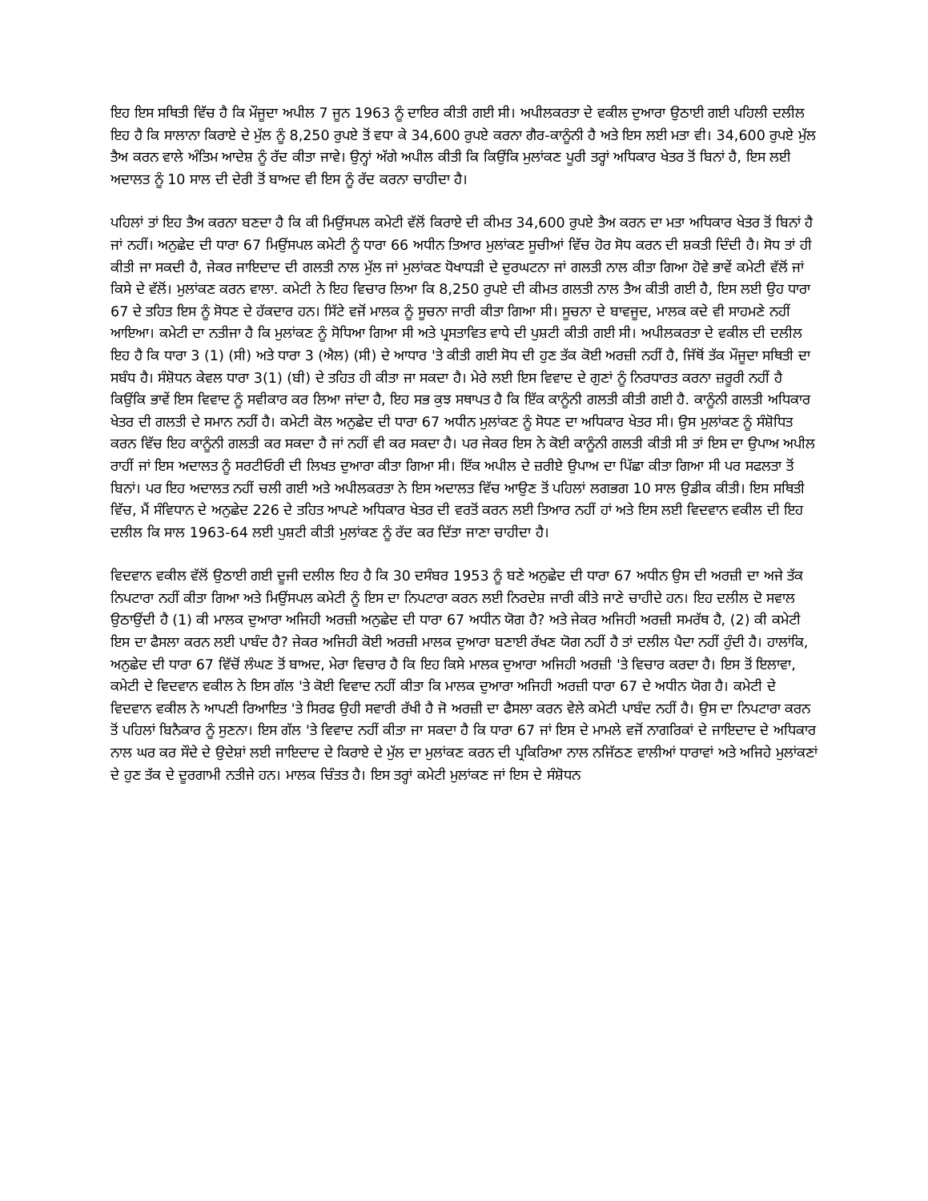ਇਹ ਇਸ ਸਥਿਤੀ ਵਿੱਚ ਹੈ ਕਿ ਮੌਜੂਦਾ ਅਪੀਲ 7 ਜੂਨ 1963 ਨੂੰ ਦਾਇਰ ਕੀਤੀ ਗਈ ਸੀ। ਅਪੀਲਕਰਤਾ ਦੇ ਵਕੀਲ ਦੁਆਰਾ ਉਠਾਈ ਗਈ ਪਹਿਲੀ ਦਲੀਲ ਇਹ ਹੈ ਕਿ ਸਾਲਾਨਾ ਕਿਰਾਏ ਦੇ ਮੁੱਲ ਨੂੰ 8,250 ਰੁਪਏ ਤੋਂ ਵਧਾ ਕੇ 34,600 ਰੁਪਏ ਕਰਨਾ ਗੈਰ-ਕਾਨੂੰਨੀ ਹੈ ਅਤੇ ਇਸ ਲਈ ਮਤਾ ਵੀ। 34,600 ਰੁਪਏ ਮੁੱਲ ਤੈਅ ਕਰਨ ਵਾਲੇ ਅੰਤਿਮ ਆਦੇਸ਼ ਨੂੰ ਰੱਦ ਕੀਤਾ ਜਾਵੇ। ਉਨ੍ਹਾਂ ਅੱਗੇ ਅਪੀਲ ਕੀਤੀ ਕਿ ਕਿਉਂਕਿ ਮੁਲਾਂਕਣ ਪੂਰੀ ਤਰ੍ਹਾਂ ਅਧਿਕਾਰ ਖੇਤਰ ਤੋਂ ਬਿਨਾਂ ਹੈ, ਇਸ ਲਈ ਅਦਾਲਤ ਨੂੰ 10 ਸਾਲ ਦੀ ਦੇਰੀ ਤੋਂ ਬਾਅਦ ਵੀ ਇਸ ਨੂੰ ਰੱਦ ਕਰਨਾ ਚਾਹੀਦਾ ਹੈ।
ਪਹਿਲਾਂ ਤਾਂ ਇਹ ਤੈਅ ਕਰਨਾ ਬਣਦਾ ਹੈ ਕਿ ਕੀ ਮਿਉਂਸਪਲ ਕਮੇਟੀ ਵੱਲੋਂ ਕਿਰਾਏ ਦੀ ਕੀਮਤ 34,600 ਰੁਪਏ ਤੈਅ ਕਰਨ ਦਾ ਮਤਾ ਅਧਿਕਾਰ ਖੇਤਰ ਤੋਂ ਬਿਨਾਂ ਹੈ ਜਾਂ ਨਹੀਂ। ਅਨੁਛੇਦ ਦੀ ਧਾਰਾ 67 ਮਿਉਂਸਪਲ ਕਮੇਟੀ ਨੂੰ ਧਾਰਾ 66 ਅਧੀਨ ਤਿਆਰ ਮੁਲਾਂਕਣ ਸੂਚੀਆਂ ਵਿੱਚ ਹੋਰ ਸੋਧ ਕਰਨ ਦੀ ਸ਼ਕਤੀ ਦਿੰਦੀ ਹੈ। ਸੋਧ ਤਾਂ ਹੀ ਕੀਤੀ ਜਾ ਸਕਦੀ ਹੈ, ਜੇਕਰ ਜਾਇਦਾਦ ਦੀ ਗਲਤੀ ਨਾਲ ਮੁੱਲ ਜਾਂ ਮੁਲਾਂਕਣ ਧੋਖਾਧੜੀ ਦੇ ਦੁਰਘਟਨਾ ਜਾਂ ਗਲਤੀ ਨਾਲ ਕੀਤਾ ਗਿਆ ਹੋਵੇ ਭਾਵੇਂ ਕਮੇਟੀ ਵੱਲੋਂ ਜਾਂ ਕਿਸੇ ਦੇ ਵੱਲੋਂ। ਮੁਲਾਂਕਣ ਕਰਨ ਵਾਲਾ. ਕਮੇਟੀ ਨੇ ਇਹ ਵਿਚਾਰ ਲਿਆ ਕਿ 8,250 ਰੁਪਏ ਦੀ ਕੀਮਤ ਗਲਤੀ ਨਾਲ ਤੈਅ ਕੀਤੀ ਗਈ ਹੈ, ਇਸ ਲਈ ਉਹ ਧਾਰਾ 67 ਦੇ ਤਹਿਤ ਇਸ ਨੂੰ ਸੋਧਣ ਦੇ ਹੱਕਦਾਰ ਹਨ। ਸਿੱਟੇ ਵਜੋਂ ਮਾਲਕ ਨੂੰ ਸੂਚਨਾ ਜਾਰੀ ਕੀਤਾ ਗਿਆ ਸੀ। ਸੂਚਨਾ ਦੇ ਬਾਵਜੂਦ, ਮਾਲਕ ਕਦੇ ਵੀ ਸਾਹਮਣੇ ਨਹੀਂ ਆਇਆ। ਕਮੇਟੀ ਦਾ ਨਤੀਜਾ ਹੈ ਕਿ ਮੁਲਾਂਕਣ ਨੂੰ ਸੋਧਿਆ ਗਿਆ ਸੀ ਅਤੇ ਪ੍ਰਸਤਾਵਿਤ ਵਾਧੇ ਦੀ ਪੁਸ਼ਟੀ ਕੀਤੀ ਗਈ ਸੀ। ਅਪੀਲਕਰਤਾ ਦੇ ਵਕੀਲ ਦੀ ਦਲੀਲ ਇਹ ਹੈ ਕਿ ਧਾਰਾ 3 (1) (ਸੀ) ਅਤੇ ਧਾਰਾ 3 (ਐਲ) (ਸੀ) ਦੇ ਆਧਾਰ 'ਤੇ ਕੀਤੀ ਗਈ ਸੋਧ ਦੀ ਹੁਣ ਤੱਕ ਕੋਈ ਅਰਜ਼ੀ ਨਹੀਂ ਹੈ, ਜਿੱਥੋਂ ਤੱਕ ਮੌਜੂਦਾ ਸਥਿਤੀ ਦਾ ਸਬੰਧ ਹੈ। ਸੰਸ਼ੋਧਨ ਕੇਵਲ ਧਾਰਾ 3(1) (ਬੀ) ਦੇ ਤਹਿਤ ਹੀ ਕੀਤਾ ਜਾ ਸਕਦਾ ਹੈ। ਮੇਰੇ ਲਈ ਇਸ ਵਿਵਾਦ ਦੇ ਗੁਣਾਂ ਨੂੰ ਨਿਰਧਾਰਤ ਕਰਨਾ ਜ਼ਰੂਰੀ ਨਹੀਂ ਹੈ ਕਿਉਂਕਿ ਭਾਵੇਂ ਇਸ ਵਿਵਾਦ ਨੂੰ ਸਵੀਕਾਰ ਕਰ ਲਿਆ ਜਾਂਦਾ ਹੈ, ਇਹ ਸਭ ਕੁਝ ਸਥਾਪਤ ਹੈ ਕਿ ਇੱਕ ਕਾਨੂੰਨੀ ਗਲਤੀ ਕੀਤੀ ਗਈ ਹੈ. ਕਾਨੂੰਨੀ ਗਲਤੀ ਅਧਿਕਾਰ ਖੇਤਰ ਦੀ ਗਲਤੀ ਦੇ ਸਮਾਨ ਨਹੀਂ ਹੈ। ਕਮੇਟੀ ਕੋਲ ਅਨੁਛੇਦ ਦੀ ਧਾਰਾ 67 ਅਧੀਨ ਮੁਲਾਂਕਣ ਨੂੰ ਸੋਧਣ ਦਾ ਅਧਿਕਾਰ ਖੇਤਰ ਸੀ। ਉਸ ਮੁਲਾਂਕਣ ਨੂੰ ਸੰਸ਼ੋਧਿਤ ਕਰਨ ਵਿੱਚ ਇਹ ਕਾਨੂੰਨੀ ਗਲਤੀ ਕਰ ਸਕਦਾ ਹੈ ਜਾਂ ਨਹੀਂ ਵੀ ਕਰ ਸਕਦਾ ਹੈ। ਪਰ ਜੇਕਰ ਇਸ ਨੇ ਕੋਈ ਕਾਨੂੰਨੀ ਗਲਤੀ ਕੀਤੀ ਸੀ ਤਾਂ ਇਸ ਦਾ ਉਪਾਅ ਅਪੀਲ ਰਾਹੀਂ ਜਾਂ ਇਸ ਅਦਾਲਤ ਨੂੰ ਸਰਟੀਓਰੀ ਦੀ ਲਿਖਤ ਦੁਆਰਾ ਕੀਤਾ ਗਿਆ ਸੀ। ਇੱਕ ਅਪੀਲ ਦੇ ਜ਼ਰੀਏ ਉਪਾਅ ਦਾ ਪਿੱਛਾ ਕੀਤਾ ਗਿਆ ਸੀ ਪਰ ਸਫਲਤਾ ਤੋਂ ਬਿਨਾਂ। ਪਰ ਇਹ ਅਦਾਲਤ ਨਹੀਂ ਚਲੀ ਗਈ ਅਤੇ ਅਪੀਲਕਰਤਾ ਨੇ ਇਸ ਅਦਾਲਤ ਵਿੱਚ ਆਉਣ ਤੋਂ ਪਹਿਲਾਂ ਲਗਭਗ 10 ਸਾਲ ਉਡੀਕ ਕੀਤੀ। ਇਸ ਸਥਿਤੀ ਵਿੱਚ, ਮੈਂ ਸੰਵਿਧਾਨ ਦੇ ਅਨੁਛੇਦ 226 ਦੇ ਤਹਿਤ ਆਪਣੇ ਅਧਿਕਾਰ ਖੇਤਰ ਦੀ ਵਰਤੋਂ ਕਰਨ ਲਈ ਤਿਆਰ ਨਹੀਂ ਹਾਂ ਅਤੇ ਇਸ ਲਈ ਵਿਦਵਾਨ ਵਕੀਲ ਦੀ ਇਹ ਦਲੀਲ ਕਿ ਸਾਲ 1963-64 ਲਈ ਪੁਸ਼ਟੀ ਕੀਤੀ ਮੁਲਾਂਕਣ ਨੂੰ ਰੱਦ ਕਰ ਦਿੱਤਾ ਜਾਣਾ ਚਾਹੀਦਾ ਹੈ।
ਵਿਦਵਾਨ ਵਕੀਲ ਵੱਲੋਂ ਉਠਾਈ ਗਈ ਦੂਜੀ ਦਲੀਲ ਇਹ ਹੈ ਕਿ 30 ਦਸੰਬਰ 1953 ਨੂੰ ਬਣੇ ਅਨੁਛੇਦ ਦੀ ਧਾਰਾ 67 ਅਧੀਨ ਉਸ ਦੀ ਅਰਜ਼ੀ ਦਾ ਅਜੇ ਤੱਕ ਨਿਪਟਾਰਾ ਨਹੀਂ ਕੀਤਾ ਗਿਆ ਅਤੇ ਮਿਉਂਸਪਲ ਕਮੇਟੀ ਨੂੰ ਇਸ ਦਾ ਨਿਪਟਾਰਾ ਕਰਨ ਲਈ ਨਿਰਦੇਸ਼ ਜਾਰੀ ਕੀਤੇ ਜਾਣੇ ਚਾਹੀਦੇ ਹਨ। ਇਹ ਦਲੀਲ ਦੋ ਸਵਾਲ ਉਠਾਉਂਦੀ ਹੈ (1) ਕੀ ਮਾਲਕ ਦੁਆਰਾ ਅਜਿਹੀ ਅਰਜ਼ੀ ਅਨੁਛੇਦ ਦੀ ਧਾਰਾ 67 ਅਧੀਨ ਯੋਗ ਹੈ? ਅਤੇ ਜੇਕਰ ਅਜਿਹੀ ਅਰਜ਼ੀ ਸਮਰੱਥ ਹੈ, (2) ਕੀ ਕਮੇਟੀ ਇਸ ਦਾ ਫੈਸਲਾ ਕਰਨ ਲਈ ਪਾਬੰਦ ਹੈ? ਜੇਕਰ ਅਜਿਹੀ ਕੋਈ ਅਰਜ਼ੀ ਮਾਲਕ ਦੁਆਰਾ ਬਣਾਈ ਰੱਖਣ ਯੋਗ ਨਹੀਂ ਹੈ ਤਾਂ ਦਲੀਲ ਪੈਦਾ ਨਹੀਂ ਹੁੰਦੀ ਹੈ। ਹਾਲਾਂਕਿ, ਅਨੁਛੇਦ ਦੀ ਧਾਰਾ 67 ਵਿੱਚੋਂ ਲੰਘਣ ਤੋਂ ਬਾਅਦ, ਮੇਰਾ ਵਿਚਾਰ ਹੈ ਕਿ ਇਹ ਕਿਸੇ ਮਾਲਕ ਦੁਆਰਾ ਅਜਿਹੀ ਅਰਜ਼ੀ 'ਤੇ ਵਿਚਾਰ ਕਰਦਾ ਹੈ। ਇਸ ਤੋਂ ਇਲਾਵਾ, ਕਮੇਟੀ ਦੇ ਵਿਦਵਾਨ ਵਕੀਲ ਨੇ ਇਸ ਗੱਲ 'ਤੇ ਕੋਈ ਵਿਵਾਦ ਨਹੀਂ ਕੀਤਾ ਕਿ ਮਾਲਕ ਦੁਆਰਾ ਅਜਿਹੀ ਅਰਜ਼ੀ ਧਾਰਾ 67 ਦੇ ਅਧੀਨ ਯੋਗ ਹੈ। ਕਮੇਟੀ ਦੇ ਵਿਦਵਾਨ ਵਕੀਲ ਨੇ ਆਪਣੀ ਰਿਆਇਤ 'ਤੇ ਸਿਰਫ ਉਹੀ ਸਵਾਰੀ ਰੱਖੀ ਹੈ ਜੋ ਅਰਜ਼ੀ ਦਾ ਫੈਸਲਾ ਕਰਨ ਵੇਲੇ ਕਮੇਟੀ ਪਾਬੰਦ ਨਹੀਂ ਹੈ। ਉਸ ਦਾ ਨਿਪਟਾਰਾ ਕਰਨ ਤੋਂ ਪਹਿਲਾਂ ਬਿਨੈਕਾਰ ਨੂੰ ਸੁਣਨਾ। ਇਸ ਗੱਲ 'ਤੇ ਵਿਵਾਦ ਨਹੀਂ ਕੀਤਾ ਜਾ ਸਕਦਾ ਹੈ ਕਿ ਧਾਰਾ 67 ਜਾਂ ਇਸ ਦੇ ਮਾਮਲੇ ਵਜੋਂ ਨਾਗਰਿਕਾਂ ਦੇ ਜਾਇਦਾਦ ਦੇ ਅਧਿਕਾਰ ਨਾਲ ਘਰ ਕਰ ਸੌਦੇ ਦੇ ਉਦੇਸ਼ਾਂ ਲਈ ਜਾਇਦਾਦ ਦੇ ਕਿਰਾਏ ਦੇ ਮੁੱਲ ਦਾ ਮੁਲਾਂਕਣ ਕਰਨ ਦੀ ਪ੍ਰਕਿਰਿਆ ਨਾਲ ਨਜਿੱਠਣ ਵਾਲੀਆਂ ਧਾਰਾਵਾਂ ਅਤੇ ਅਜਿਹੇ ਮੁਲਾਂਕਣਾਂ ਦੇ ਹੁਣ ਤੱਕ ਦੇ ਦੂਰਗਾਮੀ ਨਤੀਜੇ ਹਨ। ਮਾਲਕ ਚਿੰਤਤ ਹੈ। ਇਸ ਤਰ੍ਹਾਂ ਕਮੇਟੀ ਮੁਲਾਂਕਣ ਜਾਂ ਇਸ ਦੇ ਸੰਸ਼ੋਧਨ